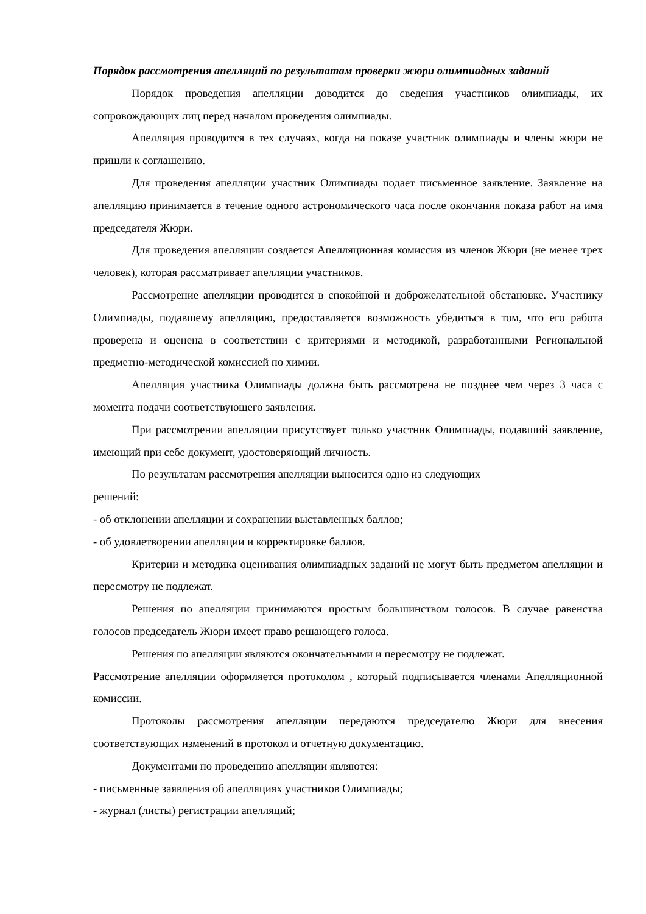Порядок рассмотрения апелляций по результатам проверки жюри олимпиадных заданий
Порядок проведения апелляции доводится до сведения участников олимпиады, их сопровождающих лиц перед началом проведения олимпиады.
Апелляция проводится в тех случаях, когда на показе участник олимпиады и члены жюри не пришли к соглашению.
Для проведения апелляции участник Олимпиады подает письменное заявление. Заявление на апелляцию принимается в течение одного астрономического часа после окончания показа работ на имя председателя Жюри.
Для проведения апелляции создается Апелляционная комиссия из членов Жюри (не менее трех человек), которая рассматривает апелляции участников.
Рассмотрение апелляции проводится в спокойной и доброжелательной обстановке. Участнику Олимпиады, подавшему апелляцию, предоставляется возможность убедиться в том, что его работа проверена и оценена в соответствии с критериями и методикой, разработанными Региональной предметно-методической комиссией по химии.
Апелляция участника Олимпиады должна быть рассмотрена не позднее чем через 3 часа с момента подачи соответствующего заявления.
При рассмотрении апелляции присутствует только участник Олимпиады, подавший заявление, имеющий при себе документ, удостоверяющий личность.
По результатам рассмотрения апелляции выносится одно из следующих
решений:
- об отклонении апелляции и сохранении выставленных баллов;
- об удовлетворении апелляции и корректировке баллов.
Критерии и методика оценивания олимпиадных заданий не могут быть предметом апелляции и пересмотру не подлежат.
Решения по апелляции принимаются простым большинством голосов. В случае равенства голосов председатель Жюри имеет право решающего голоса.
Решения по апелляции являются окончательными и пересмотру не подлежат.
Рассмотрение апелляции оформляется протоколом , который подписывается членами Апелляционной комиссии.
Протоколы рассмотрения апелляции передаются председателю Жюри для внесения соответствующих изменений в протокол и отчетную документацию.
Документами по проведению апелляции являются:
- письменные заявления об апелляциях участников Олимпиады;
- журнал (листы) регистрации апелляций;